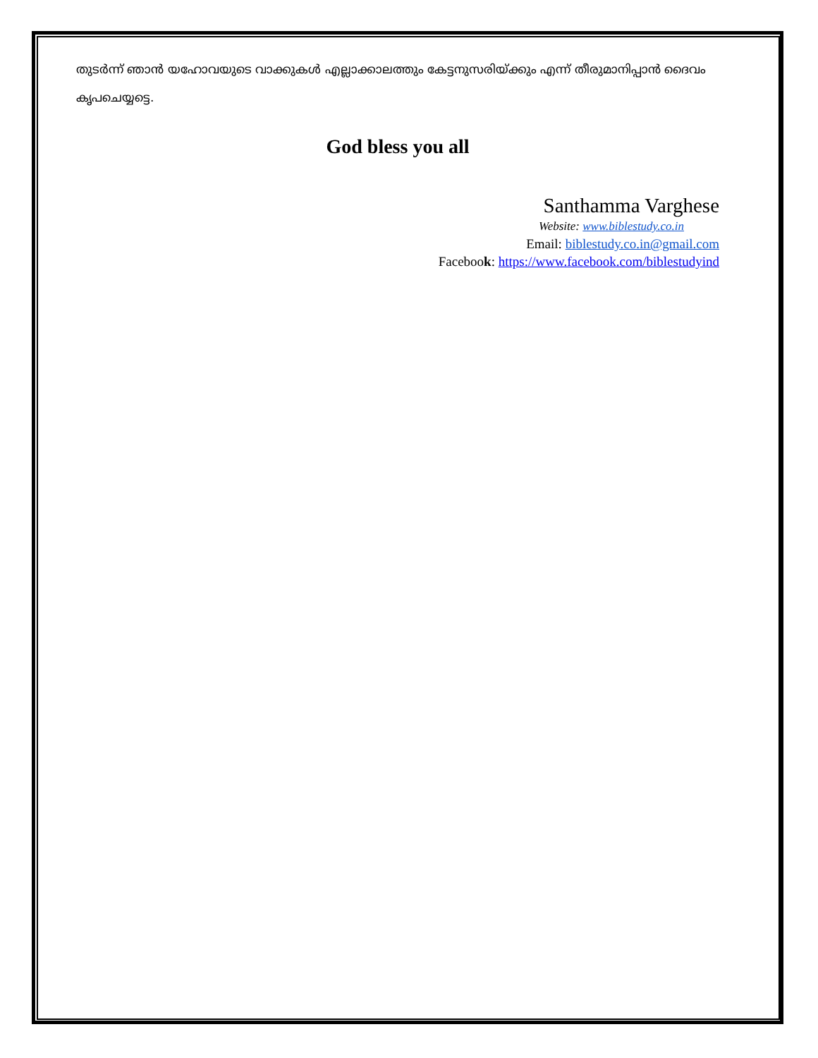തുടർന്ന് ഞാൻ യഹോവയുടെ വാക്കുകൾ എല്ലാക്കാലത്തും കേട്ടനുസരിയ്ക്കും എന്ന് തീരുമാനിപ്പാൻ ദൈവം കൃപചെയ്യട്ടെ.
God bless you all
Santhamma Varghese
Website: www.biblestudy.co.in
Email: biblestudy.co.in@gmail.com
Facebook: https://www.facebook.com/biblestudyind